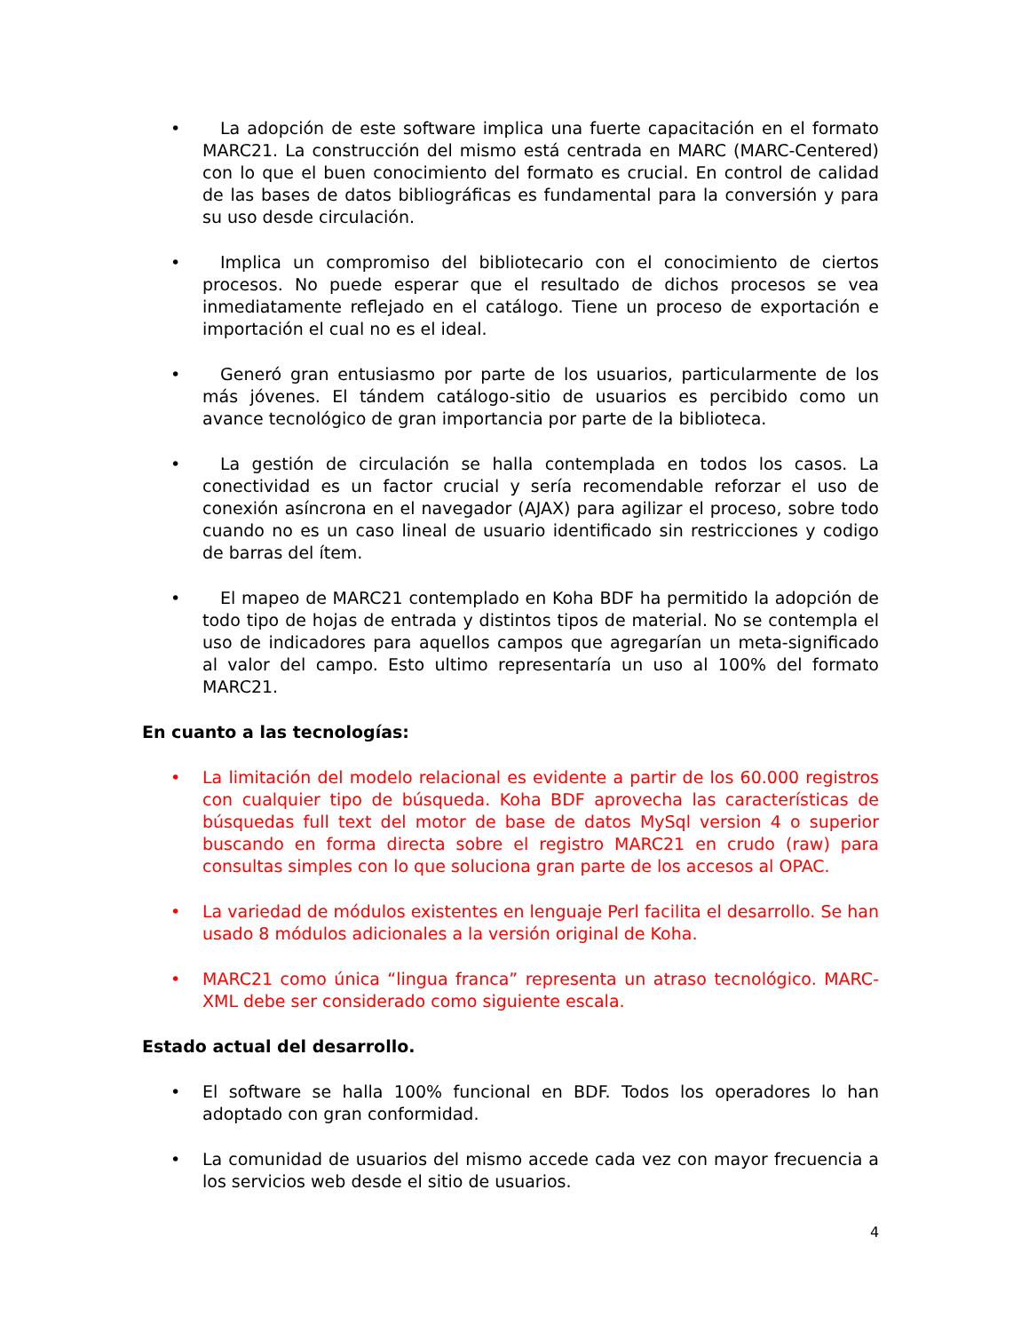• La adopción de este software implica una fuerte capacitación en el formato MARC21. La construcción del mismo está centrada en MARC (MARC-Centered) con lo que el buen conocimiento del formato es crucial. En control de calidad de las bases de datos bibliográficas es fundamental para la conversión y para su uso desde circulación.
• Implica un compromiso del bibliotecario con el conocimiento de ciertos procesos. No puede esperar que el resultado de dichos procesos se vea inmediatamente reflejado en el catálogo. Tiene un proceso de exportación e importación el cual no es el ideal.
• Generó gran entusiasmo por parte de los usuarios, particularmente de los más jóvenes. El tándem catálogo-sitio de usuarios es percibido como un avance tecnológico de gran importancia por parte de la biblioteca.
• La gestión de circulación se halla contemplada en todos los casos. La conectividad es un factor crucial y sería recomendable reforzar el uso de conexión asíncrona en el navegador (AJAX) para agilizar el proceso, sobre todo cuando no es un caso lineal de usuario identificado sin restricciones y codigo de barras del ítem.
• El mapeo de MARC21 contemplado en Koha BDF ha permitido la adopción de todo tipo de hojas de entrada y distintos tipos de material. No se contempla el uso de indicadores para aquellos campos que agregarían un meta-significado al valor del campo. Esto ultimo representaría un uso al 100% del formato MARC21.
En cuanto a las tecnologías:
• La limitación del modelo relacional es evidente a partir de los 60.000 registros con cualquier tipo de búsqueda. Koha BDF aprovecha las características de búsquedas full text del motor de base de datos MySql version 4 o superior buscando en forma directa sobre el registro MARC21 en crudo (raw) para consultas simples con lo que soluciona gran parte de los accesos al OPAC.
• La variedad de módulos existentes en lenguaje Perl facilita el desarrollo. Se han usado 8 módulos adicionales a la versión original de Koha.
• MARC21 como única “lingua franca” representa un atraso tecnológico. MARC-XML debe ser considerado como siguiente escala.
Estado actual del desarrollo.
• El software se halla 100% funcional en BDF. Todos los operadores lo han adoptado con gran conformidad.
• La comunidad de usuarios del mismo accede cada vez con mayor frecuencia a los servicios web desde el sitio de usuarios.
4